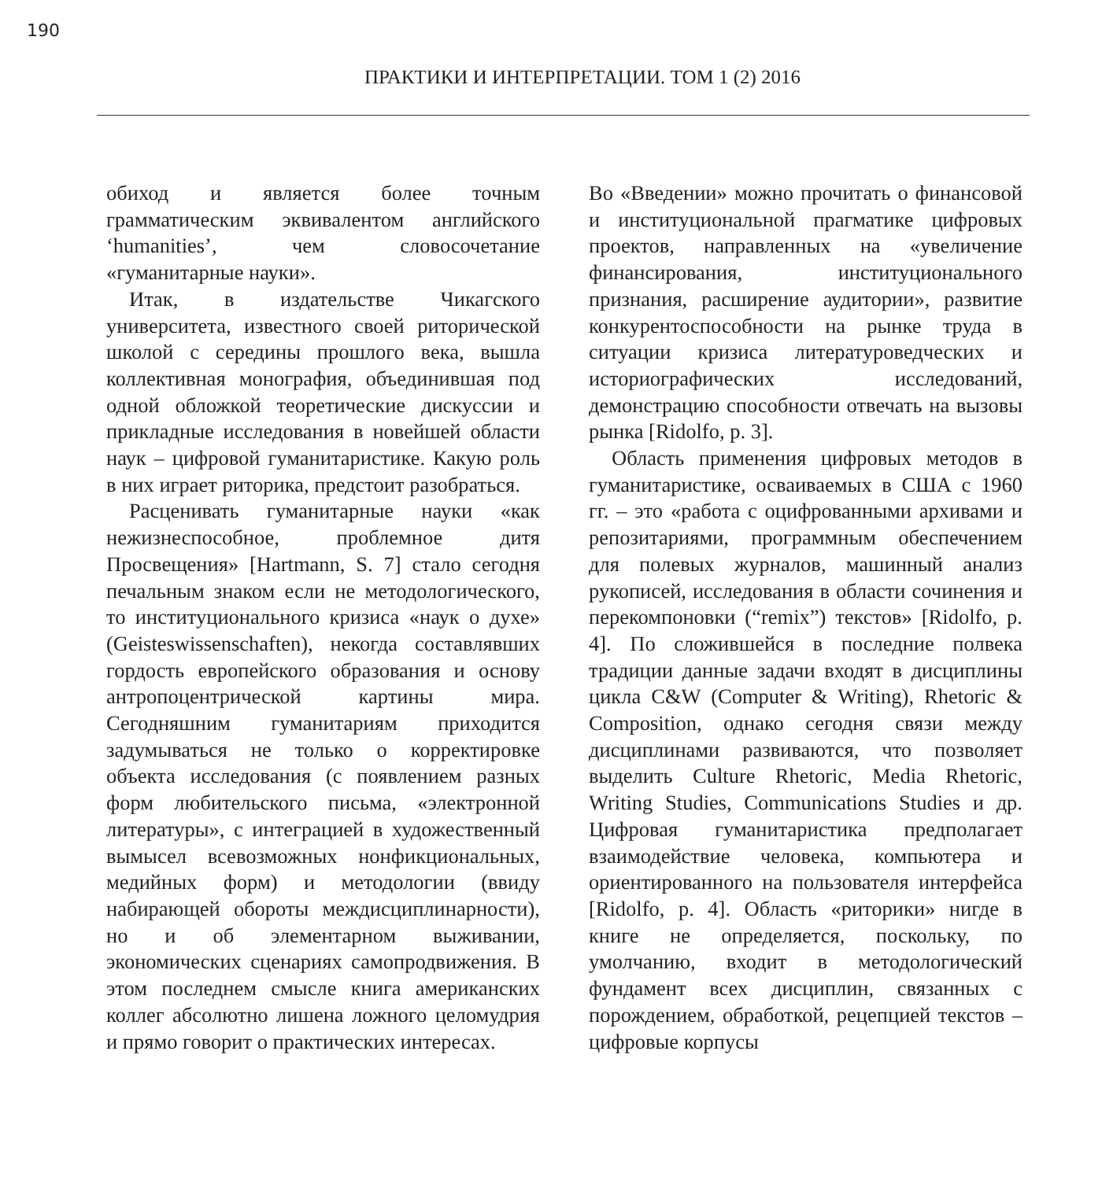190
ПРАКТИКИ И ИНТЕРПРЕТАЦИИ. ТОМ 1 (2) 2016
обиход и является более точным грамматическим эквивалентом английского ‘humanities’, чем словосочетание «гуманитарные науки».
Итак, в издательстве Чикагского университета, известного своей риторической школой с середины прошлого века, вышла коллективная монография, объединившая под одной обложкой теоретические дискуссии и прикладные исследования в новейшей области наук – цифровой гуманитаристике. Какую роль в них играет риторика, предстоит разобраться.
Расценивать гуманитарные науки «как нежизнеспособное, проблемное дитя Просвещения» [Hartmann, S. 7] стало сегодня печальным знаком если не методологического, то институционального кризиса «наук о духе» (Geisteswissenschaften), некогда составлявших гордость европейского образования и основу антропоцентрической картины мира. Сегодняшним гуманитариям приходится задумываться не только о корректировке объекта исследования (с появлением разных форм любительского письма, «электронной литературы», с интеграцией в художественный вымысел всевозможных нонфикциональных, медийных форм) и методологии (ввиду набирающей обороты междисциплинарности), но и об элементарном выживании, экономических сценариях самопродвижения. В этом последнем смысле книга американских коллег абсолютно лишена ложного целомудрия и прямо говорит о практических интересах.
Во «Введении» можно прочитать о финансовой и институциональной прагматике цифровых проектов, направленных на «увеличение финансирования, институционального признания, расширение аудитории», развитие конкурентоспособности на рынке труда в ситуации кризиса литературоведческих и историографических исследований, демонстрацию способности отвечать на вызовы рынка [Ridolfo, p. 3].
Область применения цифровых методов в гуманитаристике, осваиваемых в США с 1960 гг. – это «работа с оцифрованными архивами и репозитариями, программным обеспечением для полевых журналов, машинный анализ рукописей, исследования в области сочинения и перекомпоновки (“remix”) текстов» [Ridolfo, p. 4]. По сложившейся в последние полвека традиции данные задачи входят в дисциплины цикла C&W (Computer & Writing), Rhetoric & Composition, однако сегодня связи между дисциплинами развиваются, что позволяет выделить Culture Rhetoric, Media Rhetoric, Writing Studies, Communications Studies и др. Цифровая гуманитаристика предполагает взаимодействие человека, компьютера и ориентированного на пользователя интерфейса [Ridolfo, p. 4]. Область «риторики» нигде в книге не определяется, поскольку, по умолчанию, входит в методологический фундамент всех дисциплин, связанных с порождением, обработкой, рецепцией текстов – цифровые корпусы